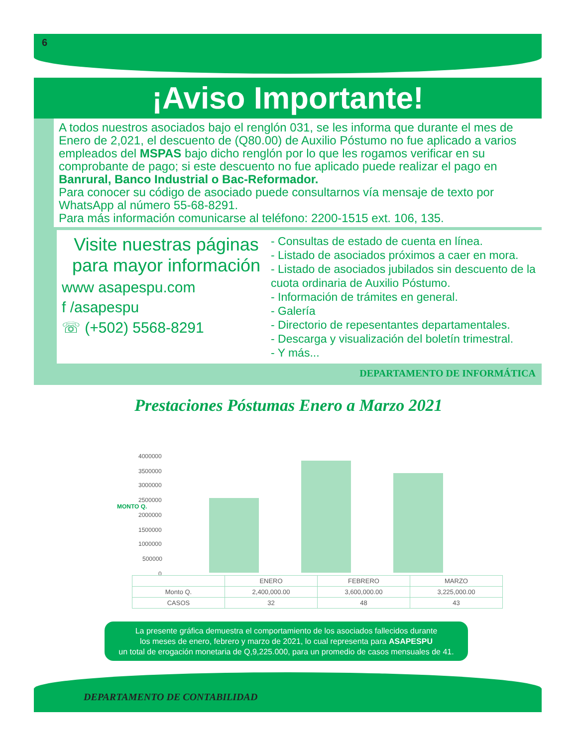6
¡Aviso Importante!
A todos nuestros asociados bajo el renglón 031, se les informa que durante el mes de Enero de 2,021, el descuento de (Q80.00) de Auxilio Póstumo no fue aplicado a varios empleados del MSPAS bajo dicho renglón por lo que les rogamos verificar en su comprobante de pago; si este descuento no fue aplicado puede realizar el pago en Banrural, Banco Industrial o Bac-Reformador.
Para conocer su código de asociado puede consultarnos vía mensaje de texto por WhatsApp al número 55-68-8291.
Para más información comunicarse al teléfono: 2200-1515 ext. 106, 135.
Visite nuestras páginas para mayor información
www asapespu.com
f /asapespu
☏ (+502) 5568-8291
- Consultas de estado de cuenta en línea.
- Listado de asociados próximos a caer en mora.
- Listado de asociados jubilados sin descuento de la cuota ordinaria de Auxilio Póstumo.
- Información de trámites en general.
- Galería
- Directorio de repesentantes departamentales.
- Descarga y visualización del boletín trimestral.
- Y más...
DEPARTAMENTO DE INFORMÁTICA
Prestaciones Póstumas Enero a Marzo 2021
MONTO Q.
4000000
3500000
3000000
2500000
2000000
1500000
1000000
500000
0
| | ENERO | FEBRERO | MARZO |
| --- | --- | --- | --- |
| Monto Q. | 2,400,000.00 | 3,600,000.00 | 3,225,000.00 |
| CASOS | 32 | 48 | 43 |
La presente gráfica demuestra el comportamiento de los asociados fallecidos durante
los meses de enero, febrero y marzo de 2021, lo cual representa para ASAPESPU
un total de erogación monetaria de Q,9,225.000, para un promedio de casos mensuales de 41.
DEPARTAMENTO DE CONTABILIDAD